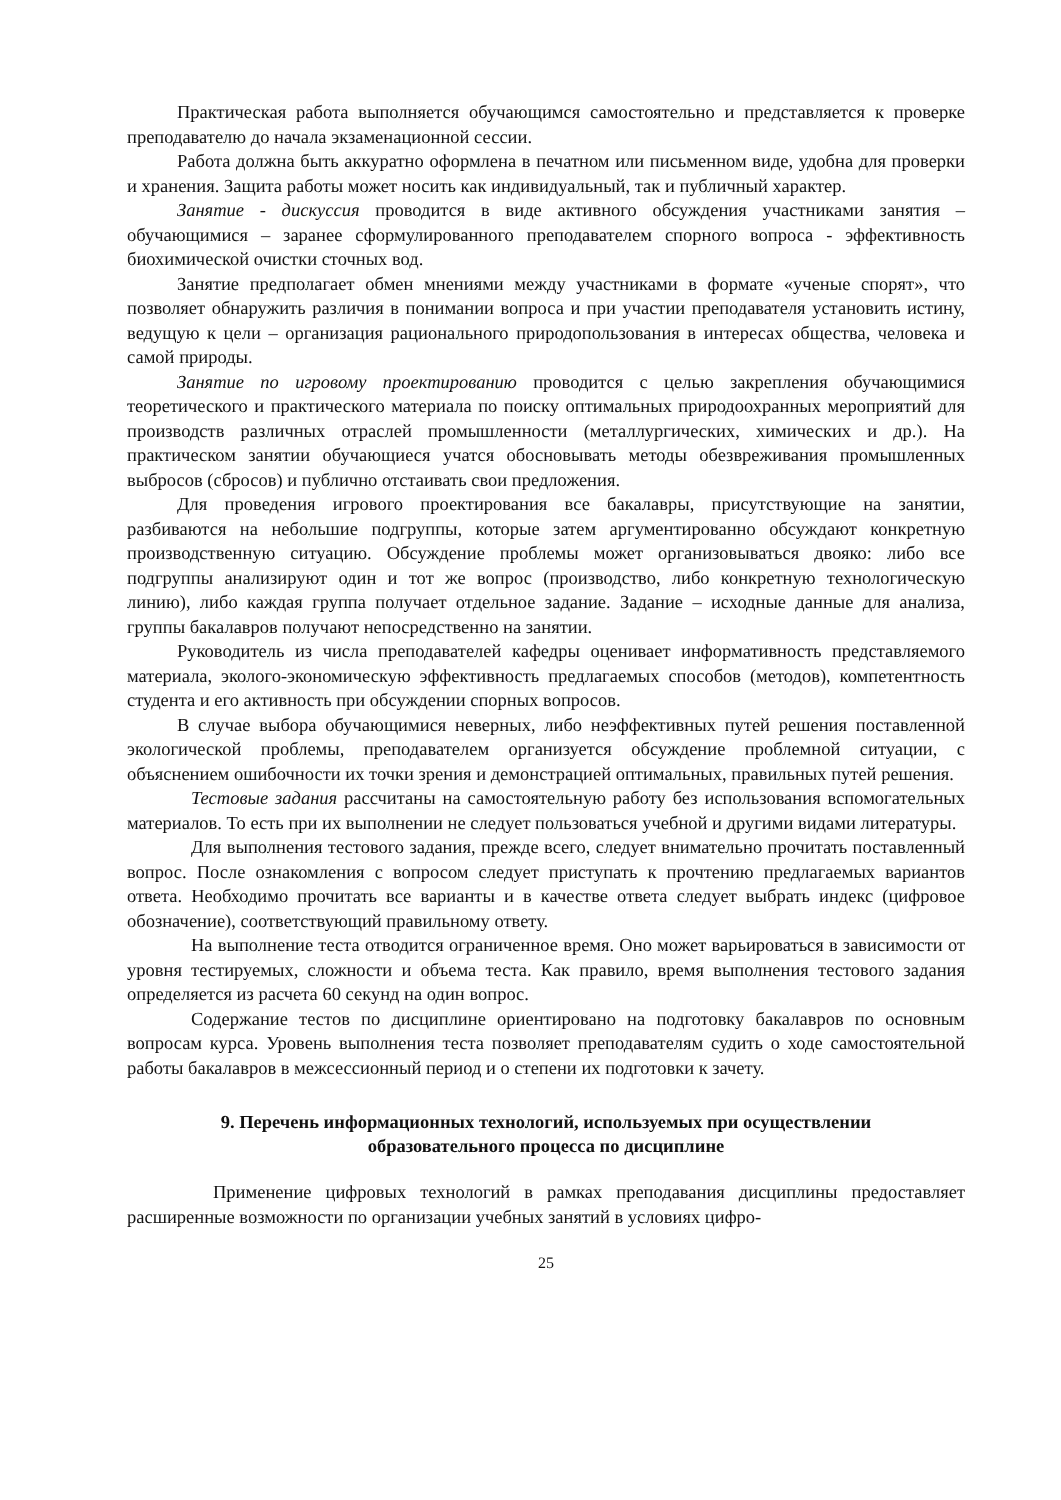Практическая работа выполняется обучающимся самостоятельно и представляется к проверке преподавателю до начала экзаменационной сессии.
Работа должна быть аккуратно оформлена в печатном или письменном виде, удобна для проверки и хранения. Защита работы может носить как индивидуальный, так и публичный характер.
Занятие - дискуссия проводится в виде активного обсуждения участниками занятия – обучающимися – заранее сформулированного преподавателем спорного вопроса - эффективность биохимической очистки сточных вод.
Занятие предполагает обмен мнениями между участниками в формате «ученые спорят», что позволяет обнаружить различия в понимании вопроса и при участии преподавателя установить истину, ведущую к цели – организация рационального природопользования в интересах общества, человека и самой природы.
Занятие по игровому проектированию проводится с целью закрепления обучающимися теоретического и практического материала по поиску оптимальных природоохранных мероприятий для производств различных отраслей промышленности (металлургических, химических и др.). На практическом занятии обучающиеся учатся обосновывать методы обезвреживания промышленных выбросов (сбросов) и публично отстаивать свои предложения.
Для проведения игрового проектирования все бакалавры, присутствующие на занятии, разбиваются на небольшие подгруппы, которые затем аргументированно обсуждают конкретную производственную ситуацию. Обсуждение проблемы может организовываться двояко: либо все подгруппы анализируют один и тот же вопрос (производство, либо конкретную технологическую линию), либо каждая группа получает отдельное задание. Задание – исходные данные для анализа, группы бакалавров получают непосредственно на занятии.
Руководитель из числа преподавателей кафедры оценивает информативность представляемого материала, эколого-экономическую эффективность предлагаемых способов (методов), компетентность студента и его активность при обсуждении спорных вопросов.
В случае выбора обучающимися неверных, либо неэффективных путей решения поставленной экологической проблемы, преподавателем организуется обсуждение проблемной ситуации, с объяснением ошибочности их точки зрения и демонстрацией оптимальных, правильных путей решения.
Тестовые задания рассчитаны на самостоятельную работу без использования вспомогательных материалов. То есть при их выполнении не следует пользоваться учебной и другими видами литературы.
Для выполнения тестового задания, прежде всего, следует внимательно прочитать поставленный вопрос. После ознакомления с вопросом следует приступать к прочтению предлагаемых вариантов ответа. Необходимо прочитать все варианты и в качестве ответа следует выбрать индекс (цифровое обозначение), соответствующий правильному ответу.
На выполнение теста отводится ограниченное время. Оно может варьироваться в зависимости от уровня тестируемых, сложности и объема теста. Как правило, время выполнения тестового задания определяется из расчета 60 секунд на один вопрос.
Содержание тестов по дисциплине ориентировано на подготовку бакалавров по основным вопросам курса. Уровень выполнения теста позволяет преподавателям судить о ходе самостоятельной работы бакалавров в межсессионный период и о степени их подготовки к зачету.
9. Перечень информационных технологий, используемых при осуществлении
образовательного процесса по дисциплине
Применение цифровых технологий в рамках преподавания дисциплины предоставляет расширенные возможности по организации учебных занятий в условиях цифро-
25